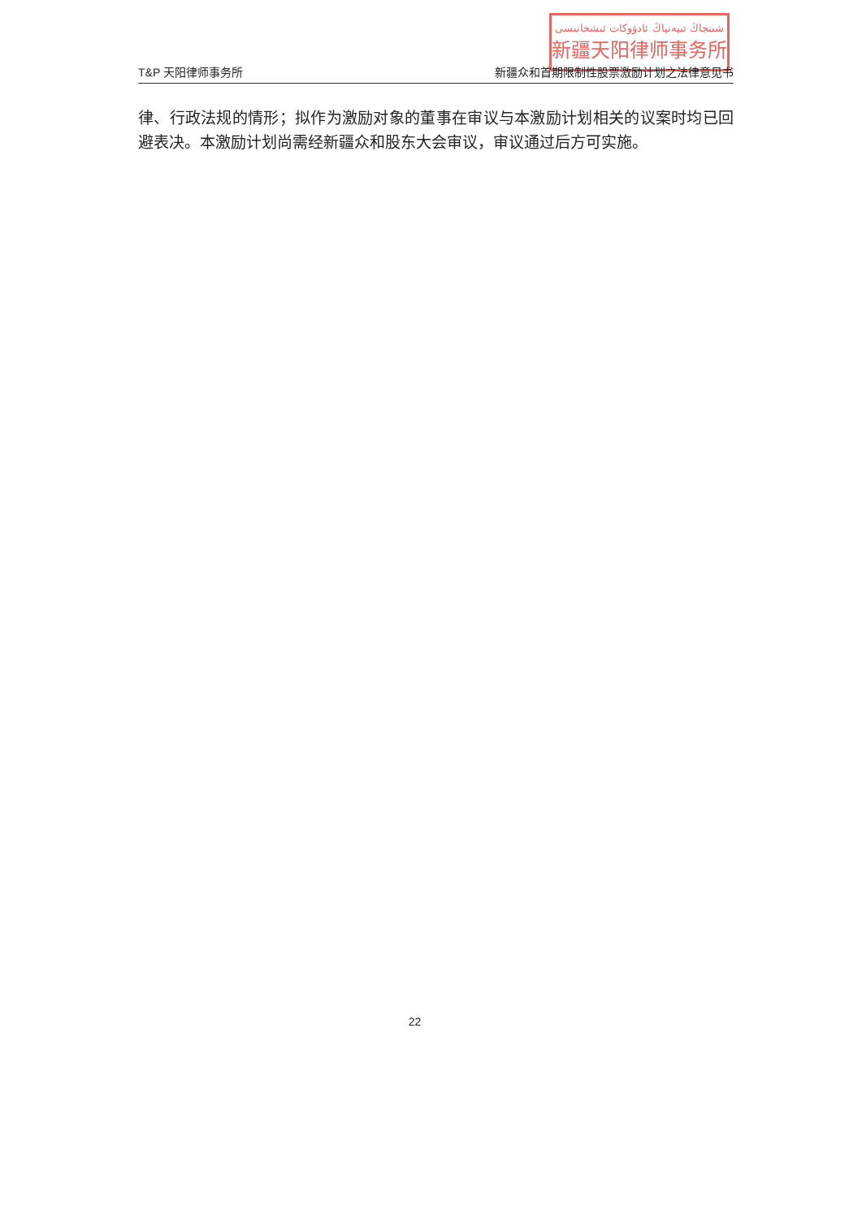شىنجاڭ تىيەنياڭ ئادۋوكات ئىشخانىسى
新疆天阳律师事务所
T&P 天阳律师事务所 新疆众和首期限制性股票激励计划之法律意见书
律、行政法规的情形；拟作为激励对象的董事在审议与本激励计划相关的议案时均已回避表决。本激励计划尚需经新疆众和股东大会审议，审议通过后方可实施。
22